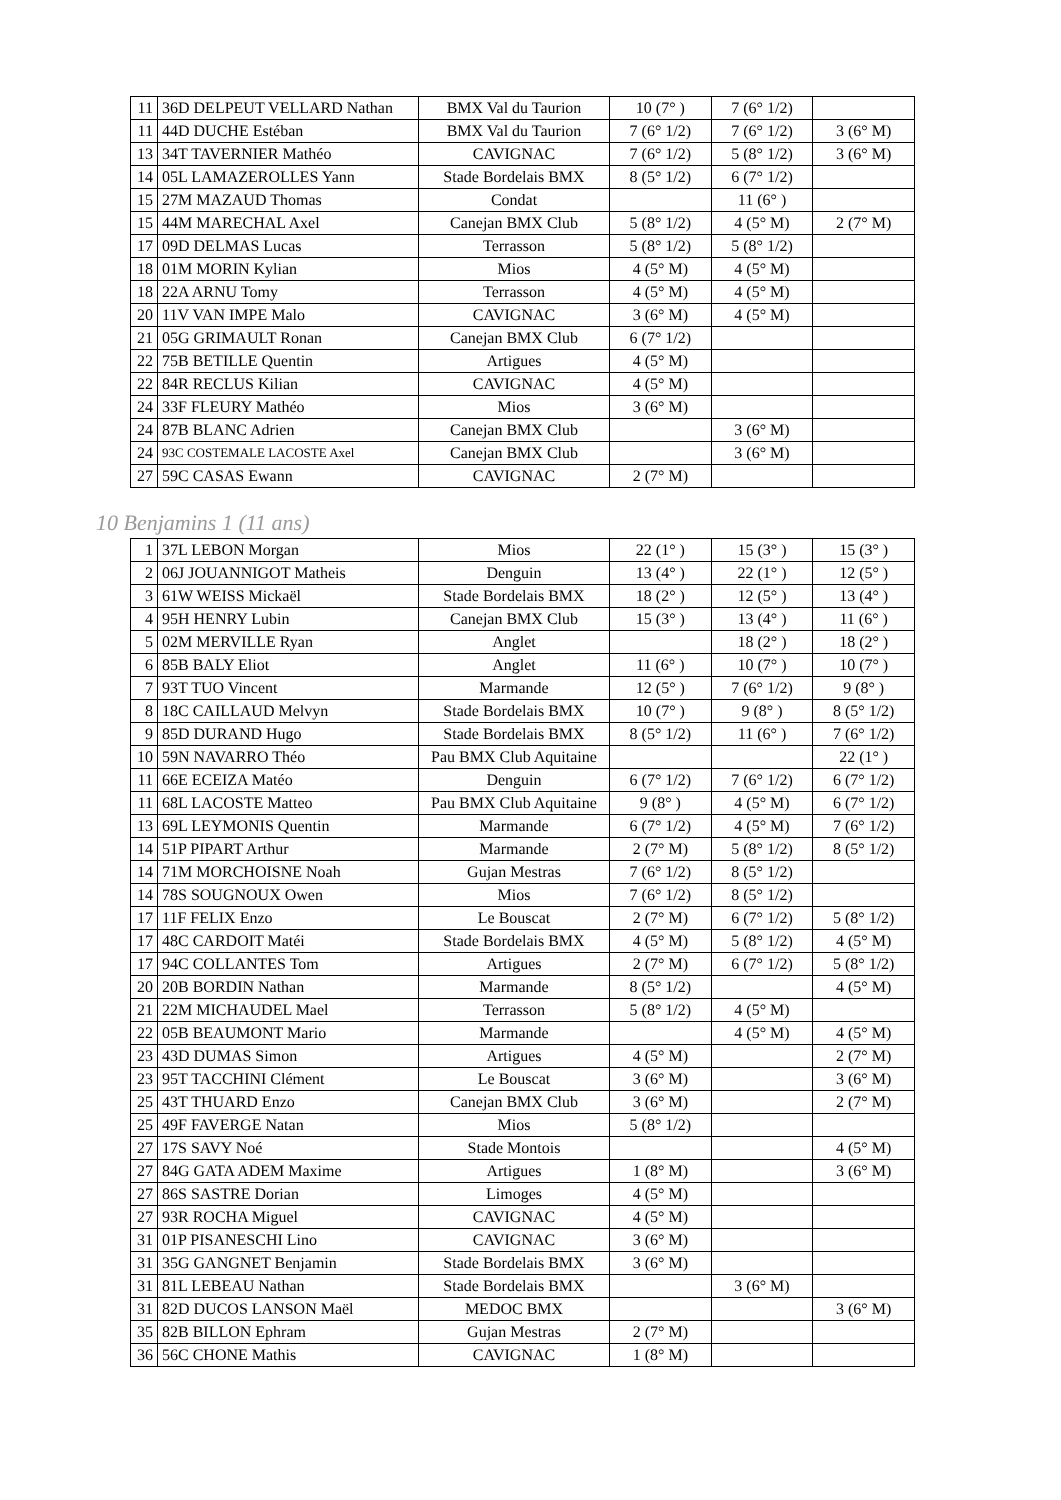| 11 | 36D DELPEUT VELLARD Nathan | BMX Val du Taurion | 10 (7° ) | 7 (6° 1/2) | |
| 11 | 44D DUCHE Estéban | BMX Val du Taurion | 7 (6° 1/2) | 7 (6° 1/2) | 3 (6° M) |
| 13 | 34T TAVERNIER Mathéo | CAVIGNAC | 7 (6° 1/2) | 5 (8° 1/2) | 3 (6° M) |
| 14 | 05L LAMAZEROLLES Yann | Stade Bordelais BMX | 8 (5° 1/2) | 6 (7° 1/2) | |
| 15 | 27M MAZAUD Thomas | Condat | | 11 (6° ) | |
| 15 | 44M MARECHAL Axel | Canejan BMX Club | 5 (8° 1/2) | 4 (5° M) | 2 (7° M) |
| 17 | 09D DELMAS Lucas | Terrasson | 5 (8° 1/2) | 5 (8° 1/2) | |
| 18 | 01M MORIN Kylian | Mios | 4 (5° M) | 4 (5° M) | |
| 18 | 22A ARNU Tomy | Terrasson | 4 (5° M) | 4 (5° M) | |
| 20 | 11V VAN IMPE Malo | CAVIGNAC | 3 (6° M) | 4 (5° M) | |
| 21 | 05G GRIMAULT Ronan | Canejan BMX Club | 6 (7° 1/2) | | |
| 22 | 75B BETILLE Quentin | Artigues | 4 (5° M) | | |
| 22 | 84R RECLUS Kilian | CAVIGNAC | 4 (5° M) | | |
| 24 | 33F FLEURY Mathéo | Mios | 3 (6° M) | | |
| 24 | 87B BLANC Adrien | Canejan BMX Club | | 3 (6° M) | |
| 24 | 93C COSTEMALE LACOSTE Axel | Canejan BMX Club | | 3 (6° M) | |
| 27 | 59C CASAS Ewann | CAVIGNAC | 2 (7° M) | | |
10 Benjamins 1 (11 ans)
| 1 | 37L LEBON Morgan | Mios | 22 (1° ) | 15 (3° ) | 15 (3° ) |
| 2 | 06J JOUANNIGOT Matheis | Denguin | 13 (4° ) | 22 (1° ) | 12 (5° ) |
| 3 | 61W WEISS Mickaël | Stade Bordelais BMX | 18 (2° ) | 12 (5° ) | 13 (4° ) |
| 4 | 95H HENRY Lubin | Canejan BMX Club | 15 (3° ) | 13 (4° ) | 11 (6° ) |
| 5 | 02M MERVILLE Ryan | Anglet | | 18 (2° ) | 18 (2° ) |
| 6 | 85B BALY Eliot | Anglet | 11 (6° ) | 10 (7° ) | 10 (7° ) |
| 7 | 93T TUO Vincent | Marmande | 12 (5° ) | 7 (6° 1/2) | 9 (8° ) |
| 8 | 18C CAILLAUD Melvyn | Stade Bordelais BMX | 10 (7° ) | 9 (8° ) | 8 (5° 1/2) |
| 9 | 85D DURAND Hugo | Stade Bordelais BMX | 8 (5° 1/2) | 11 (6° ) | 7 (6° 1/2) |
| 10 | 59N NAVARRO Théo | Pau BMX Club Aquitaine | | | 22 (1° ) |
| 11 | 66E ECEIZA Matéo | Denguin | 6 (7° 1/2) | 7 (6° 1/2) | 6 (7° 1/2) |
| 11 | 68L LACOSTE Matteo | Pau BMX Club Aquitaine | 9 (8° ) | 4 (5° M) | 6 (7° 1/2) |
| 13 | 69L LEYMONIS Quentin | Marmande | 6 (7° 1/2) | 4 (5° M) | 7 (6° 1/2) |
| 14 | 51P PIPART Arthur | Marmande | 2 (7° M) | 5 (8° 1/2) | 8 (5° 1/2) |
| 14 | 71M MORCHOISNE Noah | Gujan Mestras | 7 (6° 1/2) | 8 (5° 1/2) | |
| 14 | 78S SOUGNOUX Owen | Mios | 7 (6° 1/2) | 8 (5° 1/2) | |
| 17 | 11F FELIX Enzo | Le Bouscat | 2 (7° M) | 6 (7° 1/2) | 5 (8° 1/2) |
| 17 | 48C CARDOIT Matéi | Stade Bordelais BMX | 4 (5° M) | 5 (8° 1/2) | 4 (5° M) |
| 17 | 94C COLLANTES Tom | Artigues | 2 (7° M) | 6 (7° 1/2) | 5 (8° 1/2) |
| 20 | 20B BORDIN Nathan | Marmande | 8 (5° 1/2) | | 4 (5° M) |
| 21 | 22M MICHAUDEL Mael | Terrasson | 5 (8° 1/2) | 4 (5° M) | |
| 22 | 05B BEAUMONT Mario | Marmande | | 4 (5° M) | 4 (5° M) |
| 23 | 43D DUMAS Simon | Artigues | 4 (5° M) | | 2 (7° M) |
| 23 | 95T TACCHINI Clément | Le Bouscat | 3 (6° M) | | 3 (6° M) |
| 25 | 43T THUARD Enzo | Canejan BMX Club | 3 (6° M) | | 2 (7° M) |
| 25 | 49F FAVERGE Natan | Mios | 5 (8° 1/2) | | |
| 27 | 17S SAVY Noé | Stade Montois | | | 4 (5° M) |
| 27 | 84G GATA ADEM Maxime | Artigues | 1 (8° M) | | 3 (6° M) |
| 27 | 86S SASTRE Dorian | Limoges | 4 (5° M) | | |
| 27 | 93R ROCHA Miguel | CAVIGNAC | 4 (5° M) | | |
| 31 | 01P PISANESCHI Lino | CAVIGNAC | 3 (6° M) | | |
| 31 | 35G GANGNET Benjamin | Stade Bordelais BMX | 3 (6° M) | | |
| 31 | 81L LEBEAU Nathan | Stade Bordelais BMX | | 3 (6° M) | |
| 31 | 82D DUCOS LANSON Maël | MEDOC BMX | | | 3 (6° M) |
| 35 | 82B BILLON Ephram | Gujan Mestras | 2 (7° M) | | |
| 36 | 56C CHONE Mathis | CAVIGNAC | 1 (8° M) | | |